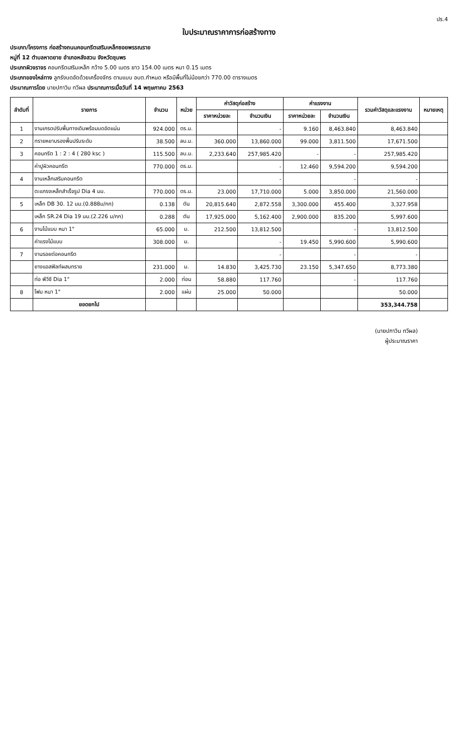ปร.4
ใบประมาณราคาการก่อสร้างทาง
ประเภท/โครงการ ก่อสร้างถนนคอนกรีตเสริมเหล็กซอยพรรณราย
หมู่ที่ 12 ตำบลหาดยาย อำเภอหลังสวน จังหวัดชุมพร
ประเภทผิวจราจร คอนกรีตเสริมเหล็ก กว้าง 5.00 เมตร ยาว 154.00 เมตร หนา 0.15 เมตร
ประเภทของไหล่ทาง ลูกรังบดอัดด้วยเครื่องจักร ตามแบบ อบต.กำหนด หรือมีพื้นที่ไม่น้อยกว่า 770.00 ตารางเมตร
ประมาณการโดย นายปกาวิน ทวีผล ประมาณการเมื่อวันที่ 14 พฤษภาคม 2563
| ลำดับที่ | รายการ | จำนวน | หน่วย | ค่าวัสดุก่อสร้าง | | ค่าแรงงาน | | รวมค่าวัสดุและแรงงาน | หมายเหตุ |
| --- | --- | --- | --- | --- | --- | --- | --- | --- | --- |
| | | | | ราคาหน่วยละ | จำนวนเงิน | ราคาหน่วยละ | จำนวนเงิน | | |
| 1 | งานเกรดปรับพื้นทางเดิมพร้อมบดอัดแน่น | 924.000 | ตร.ม. | | - | 9.160 | 8,463.840 | 8,463.840 | |
| 2 | ทรายหยาบรองพื้นปรับระดับ | 38.500 | ลบ.ม. | 360.000 | 13,860.000 | 99.000 | 3,811.500 | 17,671.500 | |
| 3 | คอนกรีต 1 : 2 : 4 ( 280 ksc ) | 115.500 | ลบ.ม. | 2,233.640 | 257,985.420 | - | - | 257,985.420 | |
| | ค่าปูผิวคอนกรีต | 770.000 | ตร.ม. | | - | 12.460 | 9,594.200 | 9,594.200 | |
| 4 | งานเหล็กเสริมคอนกรีต | | | | - | | - | - | |
| | ตะแกรงเหล็กสำเร็จรูป Dia 4 มม. | 770.000 | ตร.ม. | 23.000 | 17,710.000 | 5.000 | 3,850.000 | 21,560.000 | |
| 5 | เหล็ก DB 30. 12 มม.(0.888ม/กก) | 0.138 | ตัน | 20,815.640 | 2,872.558 | 3,300.000 | 455.400 | 3,327.958 | |
| | เหล็ก SR.24 Dia 19 มม.(2.226 ม/กก) | 0.288 | ตัน | 17,925.000 | 5,162.400 | 2,900.000 | 835.200 | 5,997.600 | |
| 6 | งานไม้แบบ หนา 1" | 65.000 | ม. | 212.500 | 13,812.500 | | - | 13,812.500 | |
| | ค่าแรงไม้แบบ | 308.000 | ม. | | - | 19.450 | 5,990.600 | 5,990.600 | |
| 7 | งานรอยต่อคอนกรีต | | | | - | | - | - | |
| | ยางแอสฟัลท์ผสมทราย | 231.000 | ม. | 14.830 | 3,425.730 | 23.150 | 5,347.650 | 8,773.380 | |
| | ท่อ พีวีซี Dia 1" | 2.000 | ท่อน | 58.880 | 117.760 | | - | 117.760 | |
| 8 | โฟม หนา 1" | 2.000 | แผ่น | 25.000 | 50.000 | | | 50.000 | |
| | ยอดยกไป | | | | | | | 353,344.758 | |
(นายปกาวิน ทวีผล)
ผู้ประมาณราคา